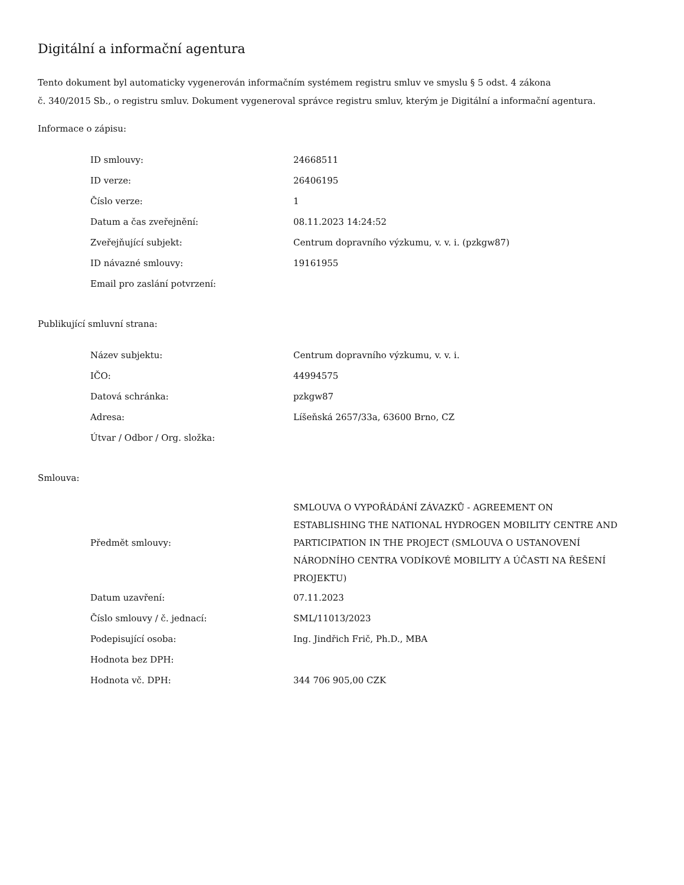Digitální a informační agentura
Tento dokument byl automaticky vygenerován informačním systémem registru smluv ve smyslu § 5 odst. 4 zákona
č. 340/2015 Sb., o registru smluv. Dokument vygeneroval správce registru smluv, kterým je Digitální a informační agentura.
Informace o zápisu:
| ID smlouvy: | 24668511 |
| ID verze: | 26406195 |
| Číslo verze: | 1 |
| Datum a čas zveřejnění: | 08.11.2023 14:24:52 |
| Zveřejňující subjekt: | Centrum dopravního výzkumu, v. v. i. (pzkgw87) |
| ID návazné smlouvy: | 19161955 |
| Email pro zaslání potvrzení: | |
Publikující smluvní strana:
| Název subjektu: | Centrum dopravního výzkumu, v. v. i. |
| IČO: | 44994575 |
| Datová schránka: | pzkgw87 |
| Adresa: | Líšeňská 2657/33a, 63600 Brno, CZ |
| Útvar / Odbor / Org. složka: | |
Smlouva:
| Předmět smlouvy: | SMLOUVA O VYPOŘÁDÁNÍ ZÁVAZKŮ - AGREEMENT ON ESTABLISHING THE NATIONAL HYDROGEN MOBILITY CENTRE AND PARTICIPATION IN THE PROJECT (SMLOUVA O USTANOVENÍ NÁRODNÍHO CENTRA VODÍKOVÉ MOBILITY A ÚČASTI NA ŘEŠENÍ PROJEKTU) |
| Datum uzavření: | 07.11.2023 |
| Číslo smlouvy / č. jednací: | SML/11013/2023 |
| Podepisující osoba: | Ing. Jindřich Frič, Ph.D., MBA |
| Hodnota bez DPH: | |
| Hodnota vč. DPH: | 344 706 905,00 CZK |